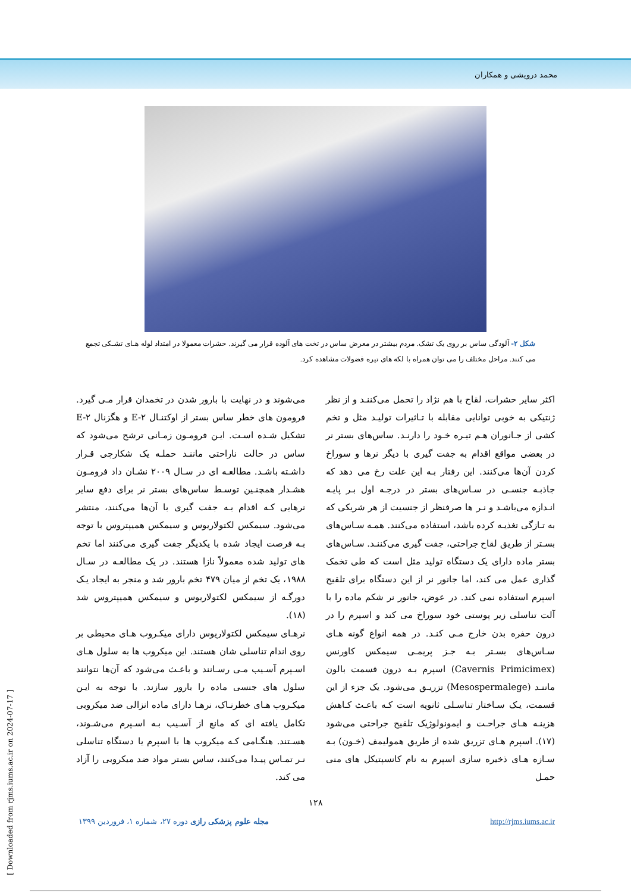محمد درویشی و همکاران
شکل ۲- آلودگی ساس بر روی یک تشک. مردم بیشتر در معرض ساس در تخت های آلوده قرار می گیرند. حشرات معمولا در امتداد لوله هـای تشـکی تجمع می کنند. مراحل مختلف را می توان همراه با لکه های تیره فضولات مشاهده کرد.
اکثر سایر حشرات، لقاح با هم نژاد را تحمل می‌کننـد و از نظر ژنتیکی به خوبی توانایی مقابله با تـاثیرات تولیـد مثل و تخم کشی از جـانوران هـم تیـره خـود را دارنـد. ساس‌های بستر نر در بعضی مواقع اقدام به جفت گیری با دیگر نرها و سوراخ کردن آن‌ها می‌کنند. این رفتار بـه این علت رخ می دهد که جاذبـه جنسـی در سـاس‌های بستر در درجـه اول بـر پایـه انـدازه می‌باشـد و نـر ها صرفنظر از جنسیت از هر شریکی که به تـازگی تغذیـه کرده باشد، استفاده می‌کنند. همـه سـاس‌های بسـتر از طریق لقاح جراحتی، جفت گیری می‌کننـد. سـاس‌های بستر ماده دارای یک دستگاه تولید مثل است که طی تخمک گذاری عمل می کند، اما جانور نر از این دستگاه برای تلقیح اسپرم استفاده نمی کند. در عوض، جانور نر شکم ماده را با آلت تناسلی زیر پوستی خود سوراخ می کند و اسپرم را در درون حفره بدن خارج مـی کنـد. در همه انواع گونه هـای سـاس‌های بسـتر بـه جـز پریمـی سیمکس کاورنس (Cavernis Primicimex) اسپرم بـه درون قسمت بالون ماننـد (Mesospermalege) تزریـق می‌شود. یک جزء از این قسمت، یـک سـاختار تناسـلی ثانویه است کـه باعـث کـاهش هزینـه هـای جراحـت و ایمونولوژیک تلقیح جراحتی می‌شود (۱۷). اسپرم هـای تزریق شده از طریق همولیمف (خـون) بـه سـازه هـای ذخیره سازی اسپرم به نام کانسپتیکل های منی حمـل
می‌شوند و در نهایت با بارور شدن در تخمدان قرار مـی گیرد. فرومون های خطر ساس بستر از اوکتنـال E-۲ و هگزنال E-۲ تشکیل شـده اسـت. ایـن فرومـون زمـانی ترشح می‌شود که ساس در حالت ناراحتی ماننـد حملـه یک شکارچی قـرار داشـته باشـد. مطالعـه ای در سـال ۲۰۰۹ نشـان داد فرومـون هشـدار همچنـین توسـط ساس‌های بستر نر برای دفع سایر نرهایی کـه اقدام بـه جفت گیری با آن‌ها می‌کنند، منتشر می‌شود. سیمکس لکتولاریوس و سیمکس همیپتروس با توجه بـه فرصت ایجاد شده با یکدیگر جفت گیری می‌کنند اما تخم های تولید شده معمولاً نازا هستند. در یک مطالعـه در سـال ۱۹۸۸، یک تخم از میان ۴۷۹ تخم بارور شد و منجر به ایجاد یـک دورگـه از سیمکس لکتولاریوس و سیمکس همیپتروس شد (۱۸).
نرهـای سیمکس لکتولاریوس دارای میکـروب هـای محیطی بر روی اندام تناسلی شان هستند. این میکروب ها به سلول هـای اسـپرم آسـیب مـی رسـانند و باعـث می‌شود که آن‌ها نتوانند سلول های جنسی ماده را بارور سازند. با توجه به ایـن میکـروب هـای خطرنـاک، نرهـا دارای ماده انزالی ضد میکروبی تکامل یافته ای که مانع از آسـیب بـه اسـپرم می‌شـوند، هسـتند. هنگـامی کـه میکروب ها با اسپرم یا دستگاه تناسلی نـر تمـاس پیـدا می‌کنند، ساس بستر مواد ضد میکروبی را آزاد می کند.
۱۲۸
مجله علوم پزشکی رازی دوره ۲۷، شماره ۱، فروردین ۱۳۹۹ http://rjms.iums.ac.ir
[ Downloaded from rjms.iums.ac.ir on 2024-07-17 ]